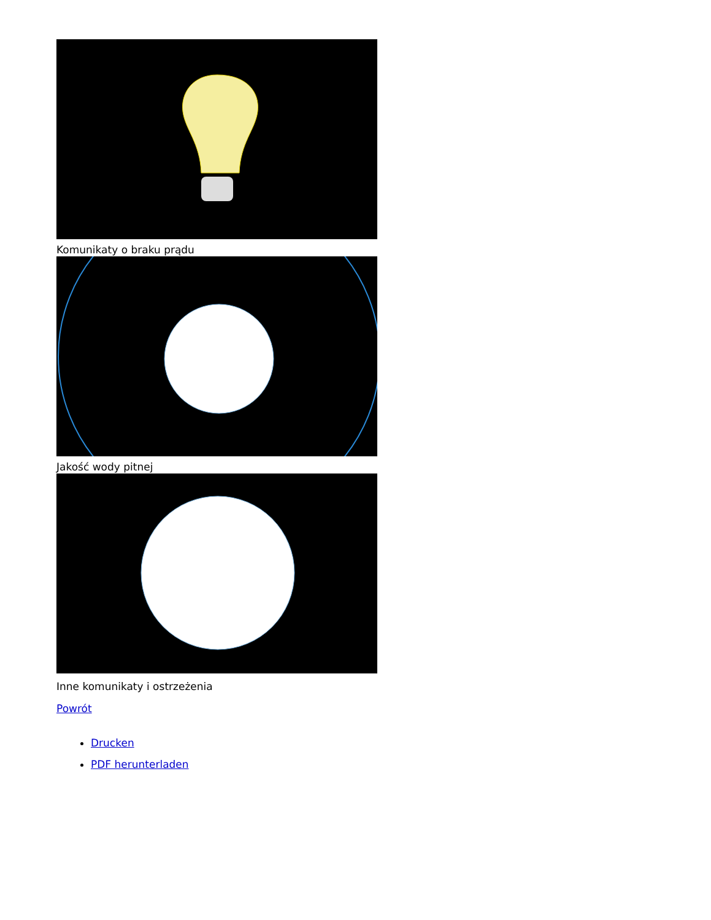Komunikaty o braku prądu
Jakość wody pitnej
Inne komunikaty i ostrzeżenia
Powrót
Drucken
PDF herunterladen